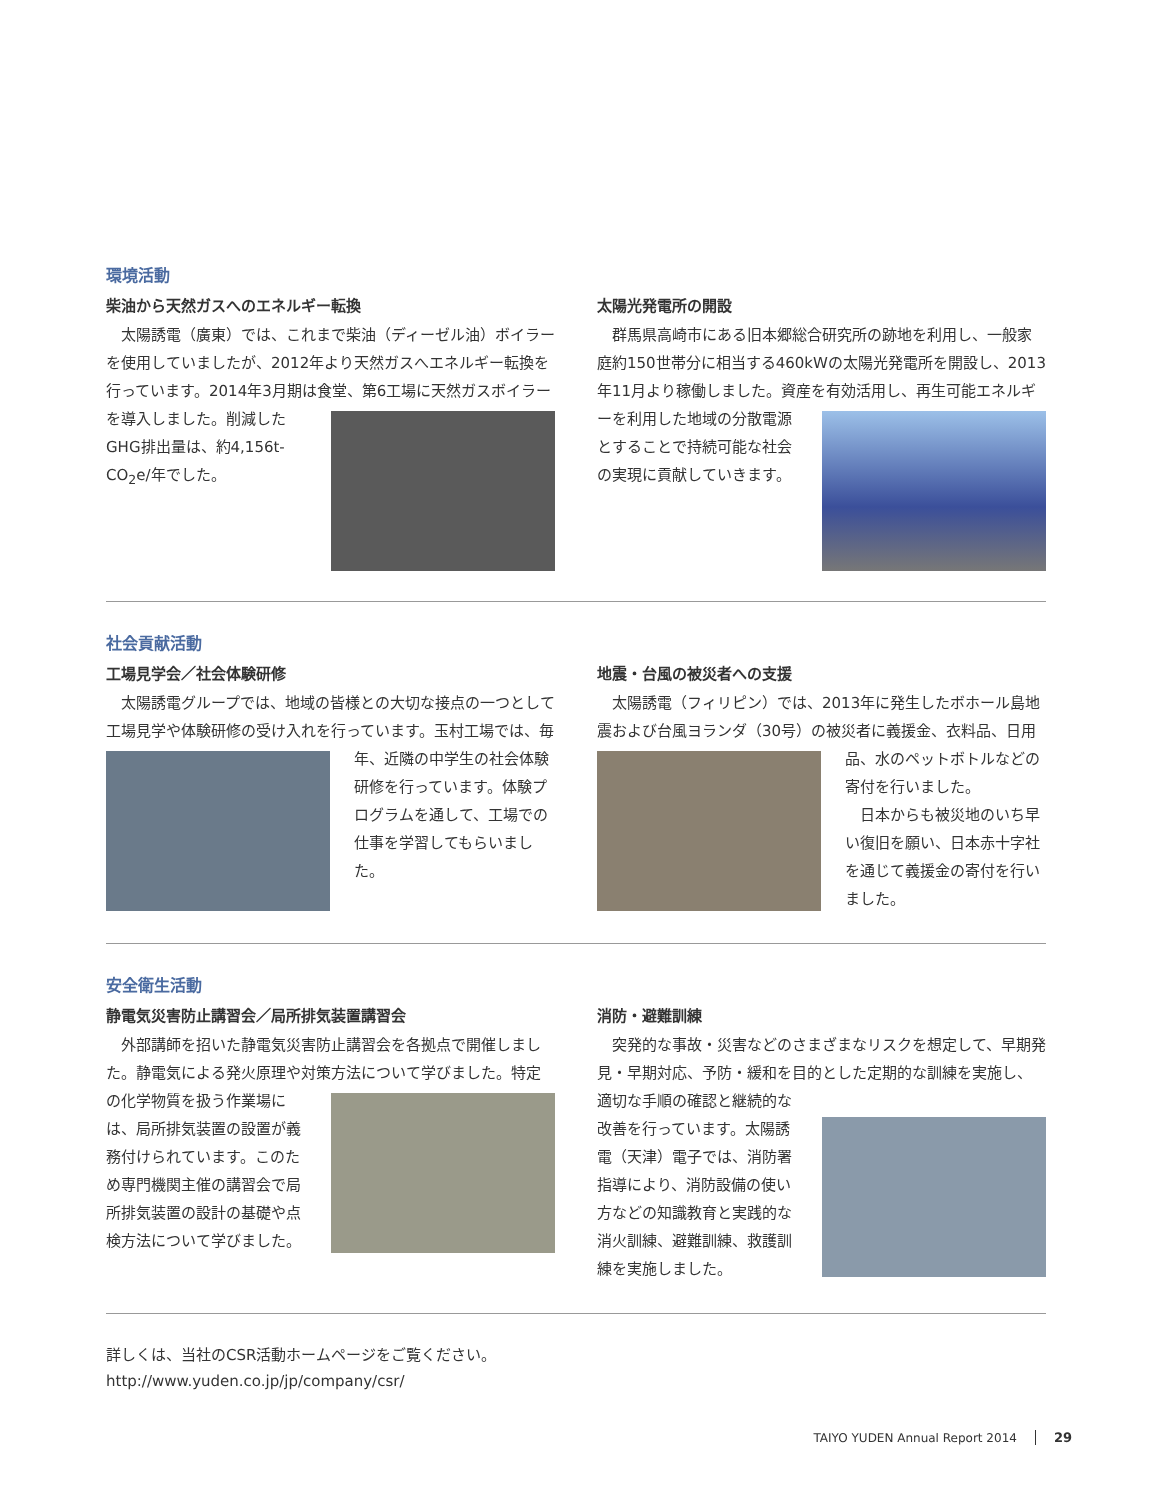環境活動
柴油から天然ガスへのエネルギー転換
　太陽誘電（廣東）では、これまで柴油（ディーゼル油）ボイラーを使用していましたが、2012年より天然ガスへエネルギー転換を行っています。2014年3月期は食堂、第6工場に天然ガス ボイラーを導入しました。削減したGHG排出量は、約4,156t-CO<sub>2</sub>e/年でした。
太陽光発電所の開設
　群馬県高崎市にある旧本郷総合研究所の跡地を利用し、一般家庭約150世帯分に相当する460kWの太陽光発電所を開設し、2013年11月より稼働しました。資産を有効活用し、再生 可能エネルギーを利用した地域の分散電源とすることで持続可能な社会の実現に貢献していきます。
社会貢献活動
工場見学会／社会体験研修
　太陽誘電グループでは、地域の皆様との大切な接点の一つとして工場見学や体験研修の受け入れを行っています。玉村工 場では、毎年、近隣の中学生の社会体験研修を行っています。体験プログラムを通して、工場での仕事を学習してもらいました。
地震・台風の被災者への支援
　太陽誘電（フィリピン）では、2013年に発生したボホール島地震および台風ヨランダ（30号）の被災者に義援金、衣料品、 日用品、水のペットボトルなどの寄付を行いました。
　日本からも被災地のいち早い復旧を願い、日本赤十字社を通じて義援金の寄付を行いました。
安全衛生活動
静電気災害防止講習会／局所排気装置講習会
　外部講師を招いた静電気災害防止講習会を各拠点で開催しました。静電気による発火原理や対策方法について学びました。特定の化学物質を扱う 作業場には、局所排気装置の設置が義務付けられています。このため専門機関主催の講習会で局所排気装置の設計の基礎や点検方法について学びました。
消防・避難訓練
　突発的な事故・災害などのさまざまなリスクを想定して、早期発見・早期対応、予防・緩和を目的とした定期的な訓練を実施し、適切な手順の確認と継続的 な改善を行っています。太陽誘電（天津）電子では、消防署指導により、消防設備の使い方などの知識教育と実践的な消火訓練、避難訓練、救護訓練を実施しました。
詳しくは、当社のCSR活動ホームページをご覧ください。
http://www.yuden.co.jp/jp/company/csr/
TAIYO YUDEN Annual Report 2014 29